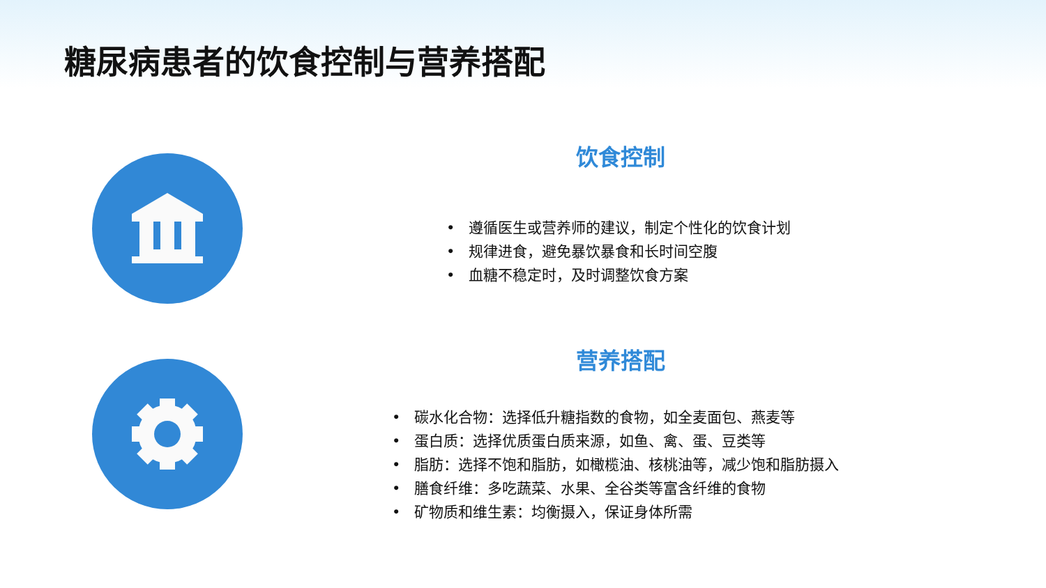糖尿病患者的饮食控制与营养搭配
饮食控制
• 遵循医生或营养师的建议，制定个性化的饮食计划
• 规律进食，避免暴饮暴食和长时间空腹
• 血糖不稳定时，及时调整饮食方案
营养搭配
• 碳水化合物：选择低升糖指数的食物，如全麦面包、燕麦等
• 蛋白质：选择优质蛋白质来源，如鱼、禽、蛋、豆类等
• 脂肪：选择不饱和脂肪，如橄榄油、核桃油等，减少饱和脂肪摄入
• 膳食纤维：多吃蔬菜、水果、全谷类等富含纤维的食物
• 矿物质和维生素：均衡摄入，保证身体所需